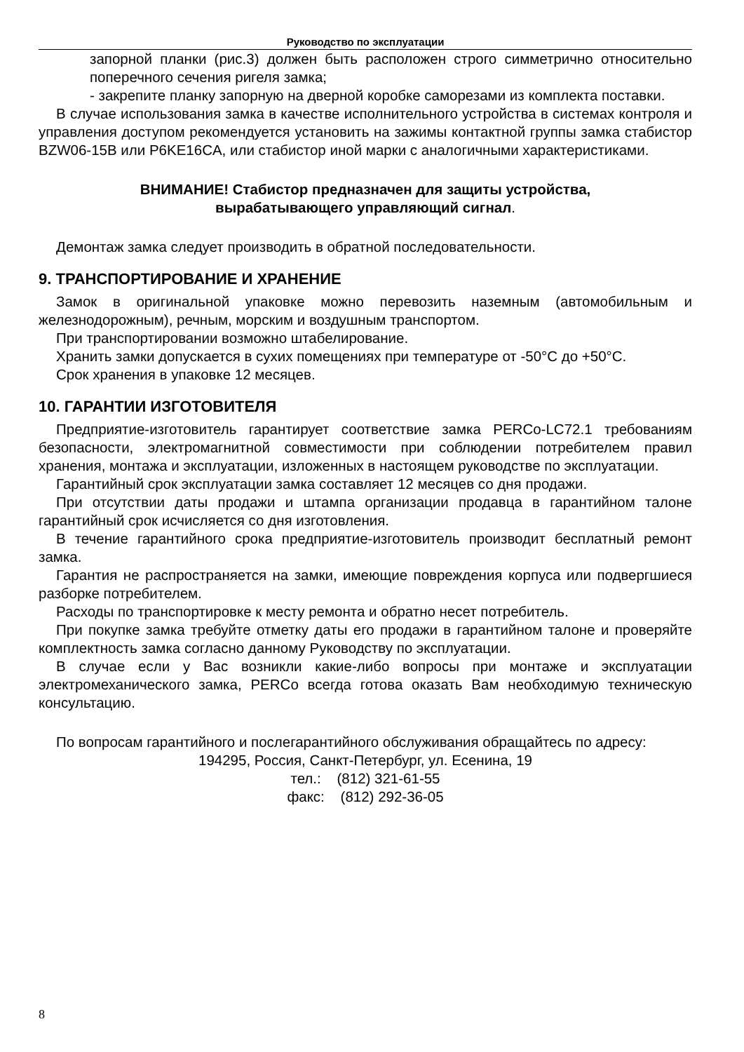Руководство по эксплуатации
запорной планки (рис.3) должен быть расположен строго симметрично относительно поперечного сечения ригеля замка;
- закрепите планку запорную на дверной коробке саморезами из комплекта поставки.
В случае использования замка в качестве исполнительного устройства в системах контроля и управления доступом рекомендуется установить на зажимы контактной группы замка стабистор BZW06-15B или P6KE16CA, или стабистор иной марки с аналогичными характеристиками.
ВНИМАНИЕ! Стабистор предназначен для защиты устройства,
вырабатывающего управляющий сигнал.
Демонтаж замка следует производить в обратной последовательности.
9. ТРАНСПОРТИРОВАНИЕ И ХРАНЕНИЕ
Замок в оригинальной упаковке можно перевозить наземным (автомобильным и железнодорожным), речным, морским и воздушным транспортом.
При транспортировании возможно штабелирование.
Хранить замки допускается в сухих помещениях при температуре от -50°C до +50°C.
Срок хранения в упаковке 12 месяцев.
10. ГАРАНТИИ ИЗГОТОВИТЕЛЯ
Предприятие-изготовитель гарантирует соответствие замка PERCo-LC72.1 требованиям безопасности, электромагнитной совместимости при соблюдении потребителем правил хранения, монтажа и эксплуатации, изложенных в настоящем руководстве по эксплуатации.
Гарантийный срок эксплуатации замка составляет 12 месяцев со дня продажи.
При отсутствии даты продажи и штампа организации продавца в гарантийном талоне гарантийный срок исчисляется со дня изготовления.
В течение гарантийного срока предприятие-изготовитель производит бесплатный ремонт замка.
Гарантия не распространяется на замки, имеющие повреждения корпуса или подвергшиеся разборке потребителем.
Расходы по транспортировке к месту ремонта и обратно несет потребитель.
При покупке замка требуйте отметку даты его продажи в гарантийном талоне и проверяйте комплектность замка согласно данному Руководству по эксплуатации.
В случае если у Вас возникли какие-либо вопросы при монтаже и эксплуатации электромеханического замка, PERCo всегда готова оказать Вам необходимую техническую консультацию.
По вопросам гарантийного и послегарантийного обслуживания обращайтесь по адресу:
194295, Россия, Санкт-Петербург, ул. Есенина, 19
тел.: (812) 321-61-55
факс: (812) 292-36-05
8